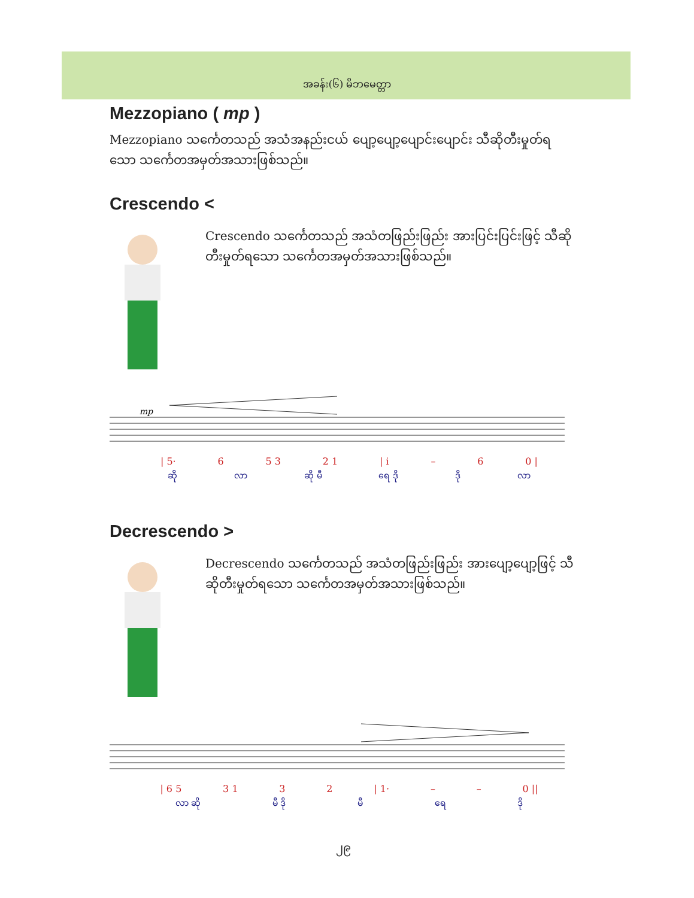အခန်း(၆) မိဘမေတ္တာ
Mezzopiano ( mp )
Mezzopiano သင်္ကေတသည် အသံအနည်းငယ် ပျော့ပျော့ပျောင်းပျောင်း သီဆိုတီးမှုတ်ရသော သင်္ကေတအမှတ်အသားဖြစ်သည်။
Crescendo <
Crescendo သင်္ကေတသည် အသံတဖြည်းဖြည်း အားပြင်းပြင်းဖြင့် သီဆိုတီးမှုတ်ရသော သင်္ကေတအမှတ်အသားဖြစ်သည်။
mp
| 5· 6 5 3 2 1 | i – 6 0 |
ဆို လာ ဆို မီ ရေ ဒို ဒို လာ
Decrescendo >
Decrescendo သင်္ကေတသည် အသံတဖြည်းဖြည်း အားပျော့ပျော့ဖြင့် သီဆိုတီးမှုတ်ရသော သင်္ကေတအမှတ်အသားဖြစ်သည်။
| 6 5 3 1 3 2 | 1· – – 0 ||
လာ ဆို မီ ဒို မီ ရေ ဒို
၂၉